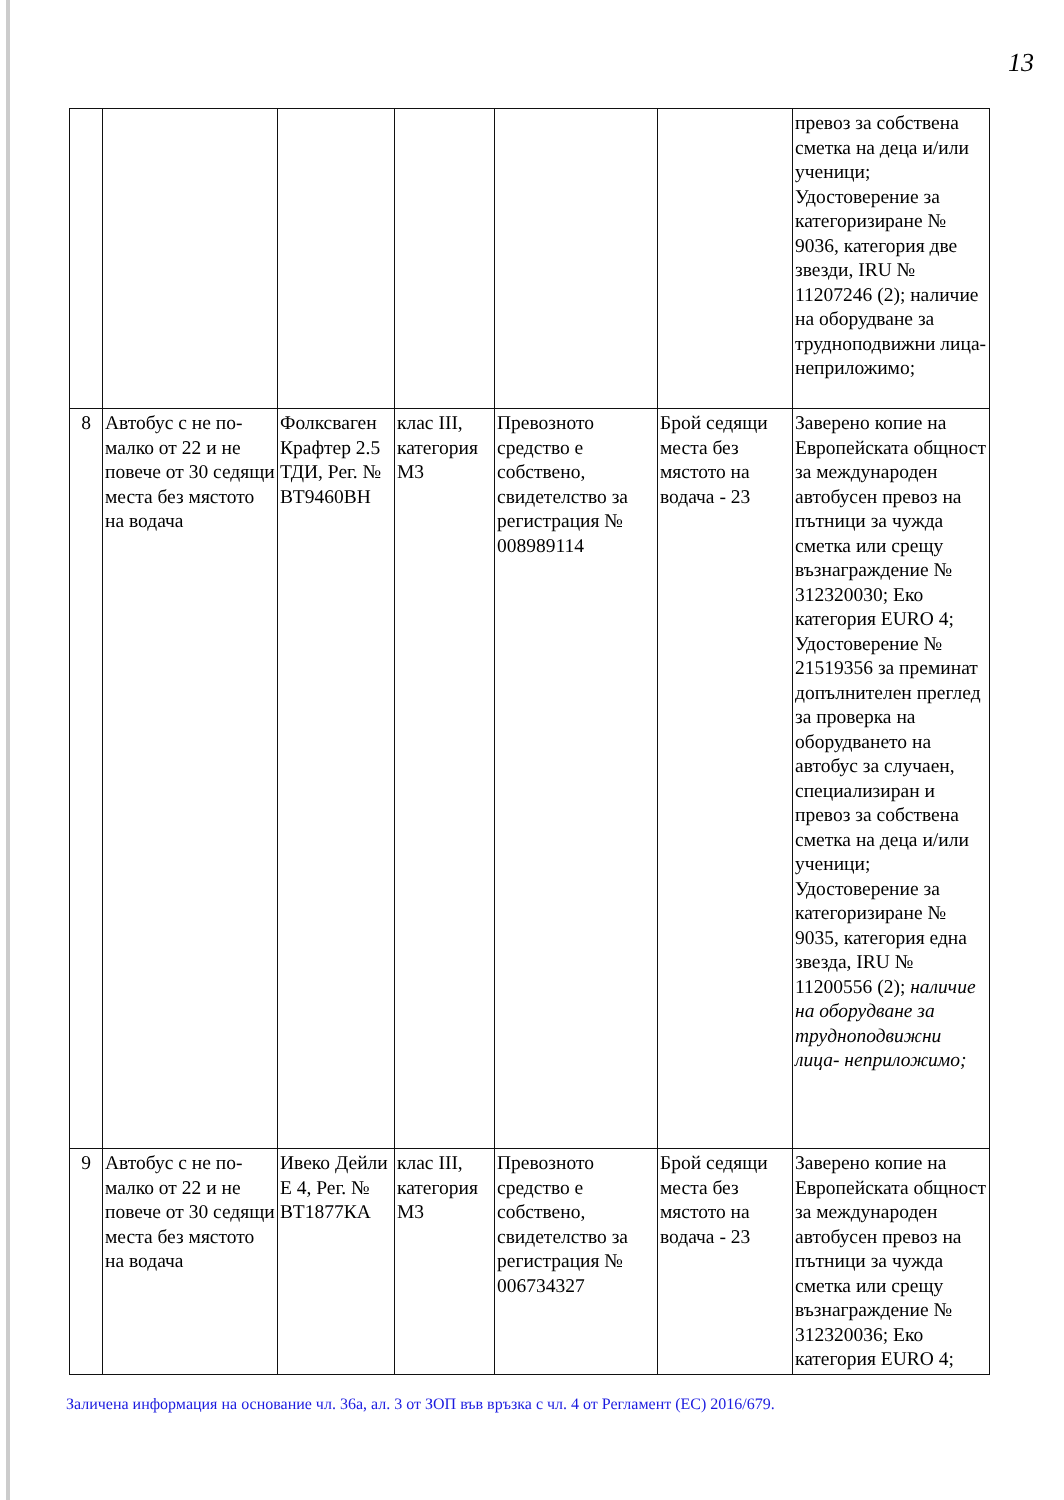13
| | | | | | | превоз за собствена сметка на деца и/или ученици; Удостоверение за категоризиране № 9036, категория две звезди, IRU № 11207246 (2); наличие на оборудване за трудноподвижни лица- неприложимо; |
| 8 | Автобус с не по-малко от 22 и не повече от 30 седящи места без мястото на водача | Фолксваген Крафтер 2.5 ТДИ, Рег. № ВТ9460ВН | клас III, категория М3 | Превозното средство е собствено, свидетелство за регистрация № 008989114 | Брой седящи места без мястото на водача - 23 | Заверено копие на Европейската общност за международен автобусен превоз на пътници за чужда сметка или срещу възнаграждение № 312320030; Еко категория EURO 4; Удостоверение № 21519356 за преминат допълнителен преглед за проверка на оборудването на автобус за случаен, специализиран и превоз за собствена сметка на деца и/или ученици; Удостоверение за категоризиране № 9035, категория една звезда, IRU № 11200556 (2); наличие на оборудване за трудноподвижни лица- неприложимо; |
| 9 | Автобус с не по-малко от 22 и не повече от 30 седящи места без мястото на водача | Ивеко Дейли Е 4, Рег. № ВТ1877КА | клас III, категория М3 | Превозното средство е собствено, свидетелство за регистрация № 006734327 | Брой седящи места без мястото на водача - 23 | Заверено копие на Европейската общност за международен автобусен превоз на пътници за чужда сметка или срещу възнаграждение № 312320036; Еко категория EURO 4; |
Заличена информация на основание чл. 36а, ал. 3 от ЗОП във връзка с чл. 4 от Регламент (ЕС) 2016/679.